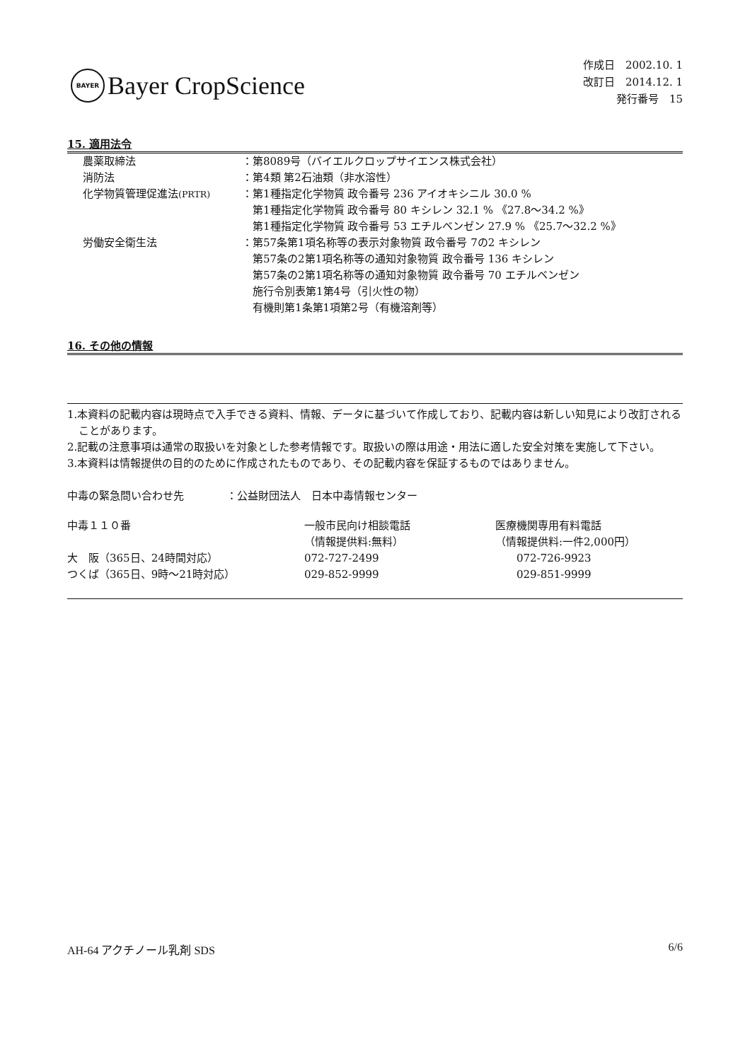BAYER
Bayer CropScience
作成日　2002.10. 1
改訂日　2014.12. 1
発行番号　15
15. 適用法令
| 農薬取締法 | ：第8089号（バイエルクロップサイエンス株式会社） |
| 消防法 | ：第4類 第2石油類（非水溶性） |
| 化学物質管理促進法 (PRTR) | ：第1種指定化学物質 政令番号 236 アイオキシニル 30.0 % 第1種指定化学物質 政令番号 80 キシレン 32.1 % 《27.8～34.2 %》 第1種指定化学物質 政令番号 53 エチルベンゼン 27.9 % 《25.7～32.2 %》 |
| 労働安全衛生法 | ：第57条第1項名称等の表示対象物質 政令番号 7の2 キシレン 第57条の2第1項名称等の通知対象物質 政令番号 136 キシレン 第57条の2第1項名称等の通知対象物質 政令番号 70 エチルベンゼン 施行令別表第1第4号（引火性の物） 有機則第1条第1項第2号（有機溶剤等） |
16. その他の情報
1.本資料の記載内容は現時点で入手できる資料、情報、データに基づいて作成しており、記載内容は新しい知見により改訂されることがあります。
2.記載の注意事項は通常の取扱いを対象とした参考情報です。取扱いの際は用途・用法に適した安全対策を実施して下さい。
3.本資料は情報提供の目的のために作成されたものであり、その記載内容を保証するものではありません。
中毒の緊急問い合わせ先　　　　：公益財団法人　日本中毒情報センター
| 中毒１１０番 | 一般市民向け相談電話 （情報提供料:無料） | 医療機関専用有料電話 （情報提供料:一件2,000円） |
| 大 阪（365日、24時間対応） | 072-727-2499 | 072-726-9923 |
| つくば（365日、9時～21時対応） | 029-852-9999 | 029-851-9999 |
AH-64 アクチノール乳剤 SDS 6/6